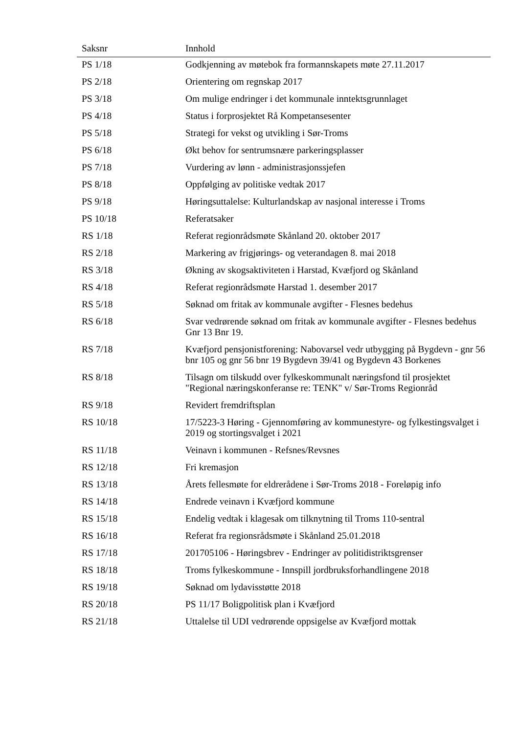| Saksnr | Innhold |
| --- | --- |
| PS 1/18 | Godkjenning av møtebok fra formannskapets møte 27.11.2017 |
| PS 2/18 | Orientering om regnskap 2017 |
| PS 3/18 | Om mulige endringer i det kommunale inntektsgrunnlaget |
| PS 4/18 | Status i forprosjektet Rå Kompetansesenter |
| PS 5/18 | Strategi for vekst og utvikling i Sør-Troms |
| PS 6/18 | Økt behov for sentrumsnære parkeringsplasser |
| PS 7/18 | Vurdering av lønn - administrasjonssjefen |
| PS 8/18 | Oppfølging av politiske vedtak 2017 |
| PS 9/18 | Høringsuttalelse: Kulturlandskap av nasjonal interesse i Troms |
| PS 10/18 | Referatsaker |
| RS 1/18 | Referat regionrådsmøte Skånland 20. oktober 2017 |
| RS 2/18 | Markering av frigjørings- og veterandagen 8. mai 2018 |
| RS 3/18 | Økning av skogsaktiviteten i Harstad, Kvæfjord og Skånland |
| RS 4/18 | Referat regionrådsmøte Harstad 1. desember 2017 |
| RS 5/18 | Søknad om fritak av kommunale avgifter - Flesnes bedehus |
| RS 6/18 | Svar vedrørende søknad om fritak av kommunale avgifter - Flesnes bedehus Gnr 13 Bnr 19. |
| RS 7/18 | Kvæfjord pensjonistforening: Nabovarsel vedr utbygging på Bygdevn - gnr 56 bnr 105 og gnr 56 bnr 19 Bygdevn 39/41 og Bygdevn 43 Borkenes |
| RS 8/18 | Tilsagn om tilskudd over fylkeskommunalt næringsfond til prosjektet "Regional næringskonferanse re: TENK" v/ Sør-Troms Regionråd |
| RS 9/18 | Revidert fremdriftsplan |
| RS 10/18 | 17/5223-3 Høring - Gjennomføring av kommunestyre- og fylkestingsvalget i 2019 og stortingsvalget i 2021 |
| RS 11/18 | Veinavn i kommunen - Refsnes/Revsnes |
| RS 12/18 | Fri kremasjon |
| RS 13/18 | Årets fellesmøte for eldrerådene i Sør-Troms 2018 - Foreløpig info |
| RS 14/18 | Endrede veinavn i Kvæfjord kommune |
| RS 15/18 | Endelig vedtak i klagesak om tilknytning til Troms 110-sentral |
| RS 16/18 | Referat fra regionsrådsmøte i Skånland 25.01.2018 |
| RS 17/18 | 201705106 - Høringsbrev - Endringer av politidistriktsgrenser |
| RS 18/18 | Troms fylkeskommune - Innspill jordbruksforhandlingene 2018 |
| RS 19/18 | Søknad om lydavisstøtte 2018 |
| RS 20/18 | PS 11/17 Boligpolitisk plan i Kvæfjord |
| RS 21/18 | Uttalelse til UDI vedrørende oppsigelse av Kvæfjord mottak |